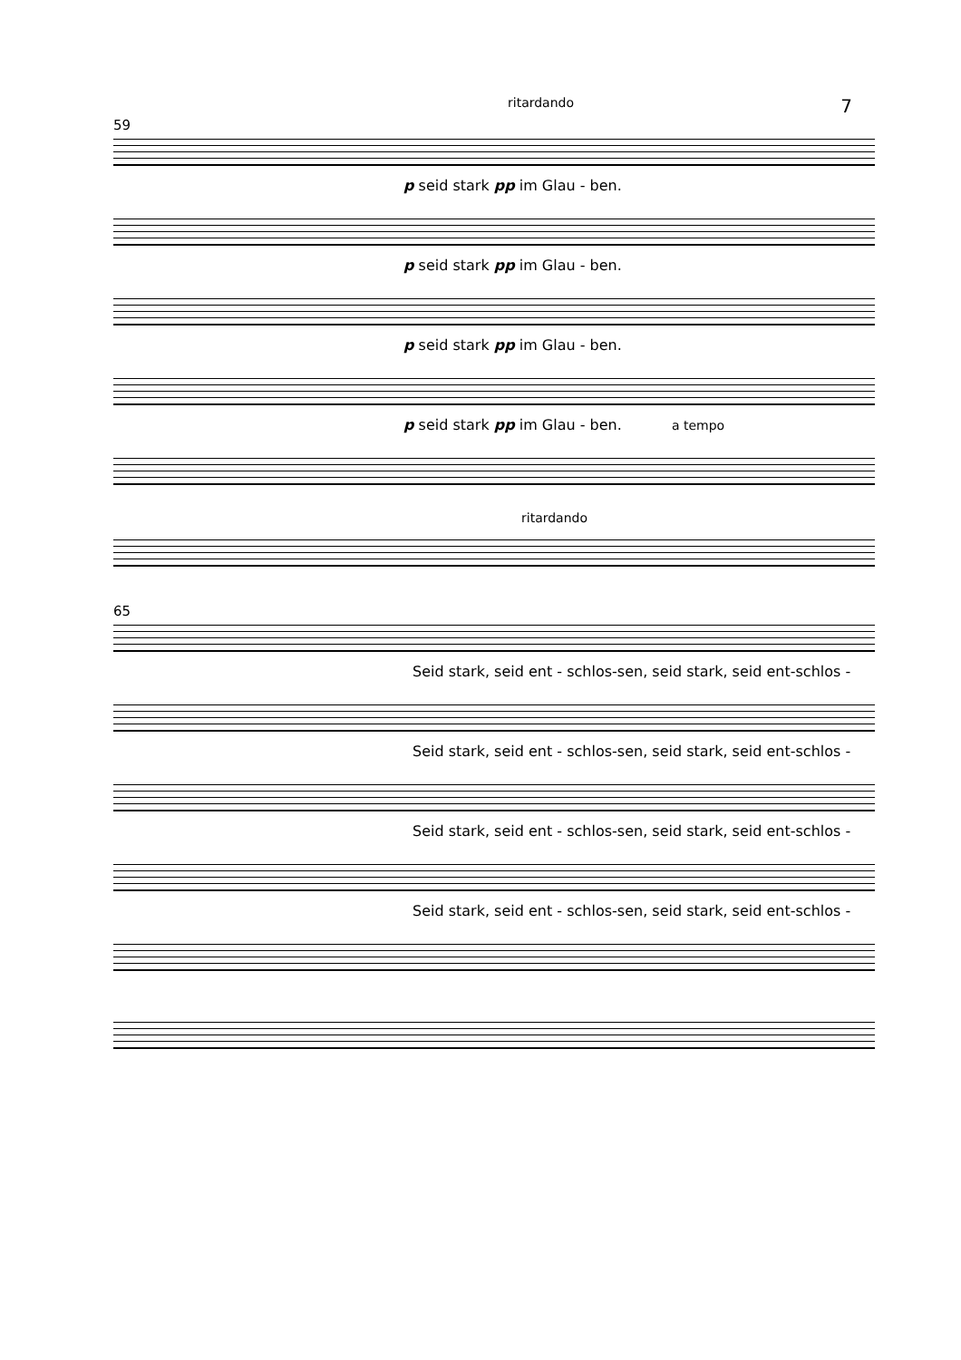ritardando 7
59
p seid stark pp im Glau - ben.
p seid stark pp im Glau - ben.
p seid stark pp im Glau - ben.
p seid stark pp im Glau - ben. a tempo
ritardando
65
Seid stark, seid ent - schlos-sen, seid stark, seid ent-schlos -
Seid stark, seid ent - schlos-sen, seid stark, seid ent-schlos -
Seid stark, seid ent - schlos-sen, seid stark, seid ent-schlos -
Seid stark, seid ent - schlos-sen, seid stark, seid ent-schlos -